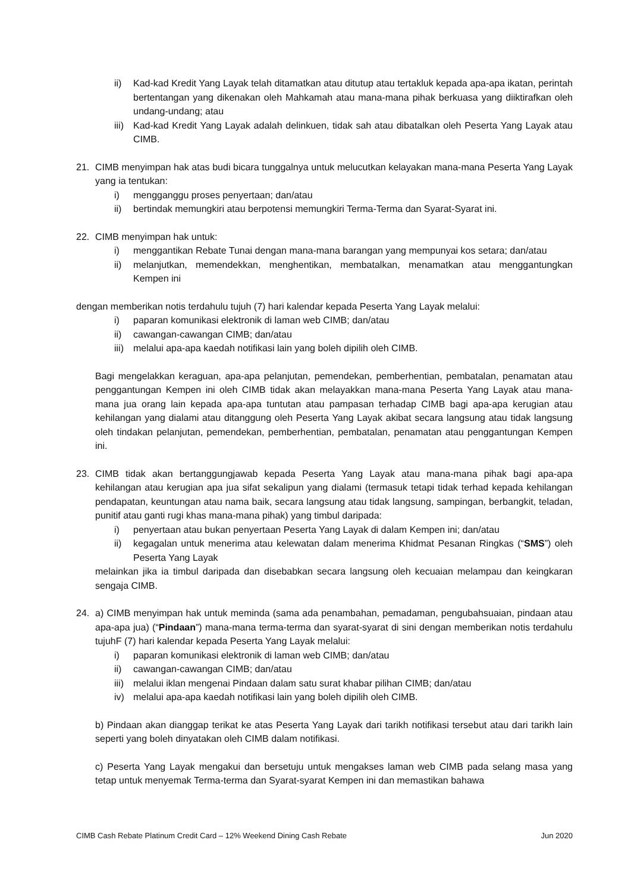ii) Kad-kad Kredit Yang Layak telah ditamatkan atau ditutup atau tertakluk kepada apa-apa ikatan, perintah bertentangan yang dikenakan oleh Mahkamah atau mana-mana pihak berkuasa yang diiktirafkan oleh undang-undang; atau
iii) Kad-kad Kredit Yang Layak adalah delinkuen, tidak sah atau dibatalkan oleh Peserta Yang Layak atau CIMB.
21. CIMB menyimpan hak atas budi bicara tunggalnya untuk melucutkan kelayakan mana-mana Peserta Yang Layak yang ia tentukan:
i) mengganggu proses penyertaan; dan/atau
ii) bertindak memungkiri atau berpotensi memungkiri Terma-Terma dan Syarat-Syarat ini.
22. CIMB menyimpan hak untuk:
i) menggantikan Rebate Tunai dengan mana-mana barangan yang mempunyai kos setara; dan/atau
ii) melanjutkan, memendekkan, menghentikan, membatalkan, menamatkan atau menggantungkan Kempen ini
dengan memberikan notis terdahulu tujuh (7) hari kalendar kepada Peserta Yang Layak melalui:
i) paparan komunikasi elektronik di laman web CIMB; dan/atau
ii) cawangan-cawangan CIMB; dan/atau
iii) melalui apa-apa kaedah notifikasi lain yang boleh dipilih oleh CIMB.
Bagi mengelakkan keraguan, apa-apa pelanjutan, pemendekan, pemberhentian, pembatalan, penamatan atau penggantungan Kempen ini oleh CIMB tidak akan melayakkan mana-mana Peserta Yang Layak atau mana-mana jua orang lain kepada apa-apa tuntutan atau pampasan terhadap CIMB bagi apa-apa kerugian atau kehilangan yang dialami atau ditanggung oleh Peserta Yang Layak akibat secara langsung atau tidak langsung oleh tindakan pelanjutan, pemendekan, pemberhentian, pembatalan, penamatan atau penggantungan Kempen ini.
23. CIMB tidak akan bertanggungjawab kepada Peserta Yang Layak atau mana-mana pihak bagi apa-apa kehilangan atau kerugian apa jua sifat sekalipun yang dialami (termasuk tetapi tidak terhad kepada kehilangan pendapatan, keuntungan atau nama baik, secara langsung atau tidak langsung, sampingan, berbangkit, teladan, punitif atau ganti rugi khas mana-mana pihak) yang timbul daripada:
i) penyertaan atau bukan penyertaan Peserta Yang Layak di dalam Kempen ini; dan/atau
ii) kegagalan untuk menerima atau kelewatan dalam menerima Khidmat Pesanan Ringkas (“SMS”) oleh Peserta Yang Layak
melainkan jika ia timbul daripada dan disebabkan secara langsung oleh kecuaian melampau dan keingkaran sengaja CIMB.
24. a) CIMB menyimpan hak untuk meminda (sama ada penambahan, pemadaman, pengubahsuaian, pindaan atau apa-apa jua) (“Pindaan”) mana-mana terma-terma dan syarat-syarat di sini dengan memberikan notis terdahulu tujuhF (7) hari kalendar kepada Peserta Yang Layak melalui:
i) paparan komunikasi elektronik di laman web CIMB; dan/atau
ii) cawangan-cawangan CIMB; dan/atau
iii) melalui iklan mengenai Pindaan dalam satu surat khabar pilihan CIMB; dan/atau
iv) melalui apa-apa kaedah notifikasi lain yang boleh dipilih oleh CIMB.
b) Pindaan akan dianggap terikat ke atas Peserta Yang Layak dari tarikh notifikasi tersebut atau dari tarikh lain seperti yang boleh dinyatakan oleh CIMB dalam notifikasi.
c) Peserta Yang Layak mengakui dan bersetuju untuk mengakses laman web CIMB pada selang masa yang tetap untuk menyemak Terma-terma dan Syarat-syarat Kempen ini dan memastikan bahawa
CIMB Cash Rebate Platinum Credit Card – 12% Weekend Dining Cash Rebate Jun 2020